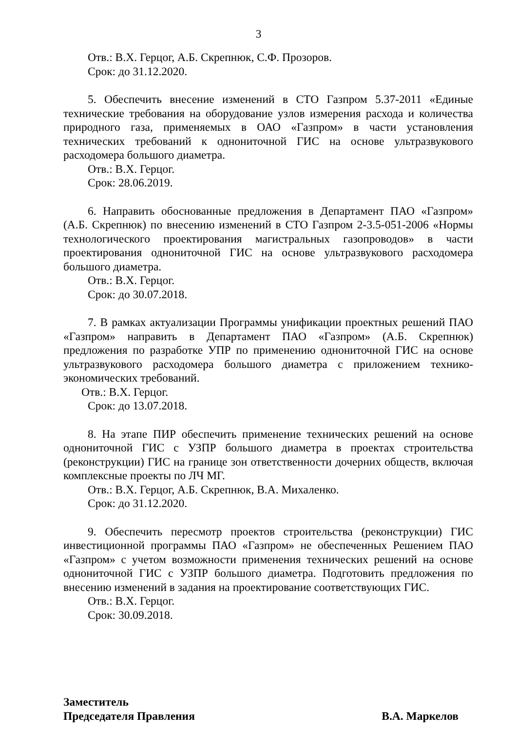3
Отв.: В.Х. Герцог, А.Б. Скрепнюк, С.Ф. Прозоров.
Срок: до 31.12.2020.
5. Обеспечить внесение изменений в СТО Газпром 5.37-2011 «Единые технические требования на оборудование узлов измерения расхода и количества природного газа, применяемых в ОАО «Газпром» в части установления технических требований к однониточной ГИС на основе ультразвукового расходомера большого диаметра.
Отв.: В.Х. Герцог.
Срок: 28.06.2019.
6. Направить обоснованные предложения в Департамент ПАО «Газпром» (А.Б. Скрепнюк) по внесению изменений в СТО Газпром 2-3.5-051-2006 «Нормы технологического проектирования магистральных газопроводов» в части проектирования однониточной ГИС на основе ультразвукового расходомера большого диаметра.
Отв.: В.Х. Герцог.
Срок: до 30.07.2018.
7. В рамках актуализации Программы унификации проектных решений ПАО «Газпром» направить в Департамент ПАО «Газпром» (А.Б. Скрепнюк) предложения по разработке УПР по применению однониточной ГИС на основе ультразвукового расходомера большого диаметра с приложением технико-экономических требований.
Отв.: В.Х. Герцог.
Срок: до 13.07.2018.
8. На этапе ПИР обеспечить применение технических решений на основе однониточной ГИС с УЗПР большого диаметра в проектах строительства (реконструкции) ГИС на границе зон ответственности дочерних обществ, включая комплексные проекты по ЛЧ МГ.
Отв.: В.Х. Герцог, А.Б. Скрепнюк, В.А. Михаленко.
Срок: до 31.12.2020.
9. Обеспечить пересмотр проектов строительства (реконструкции) ГИС инвестиционной программы ПАО «Газпром» не обеспеченных Решением ПАО «Газпром» с учетом возможности применения технических решений на основе однониточной ГИС с УЗПР большого диаметра. Подготовить предложения по внесению изменений в задания на проектирование соответствующих ГИС.
Отв.: В.Х. Герцог.
Срок: 30.09.2018.
Заместитель
Председателя Правления
В.А. Маркелов